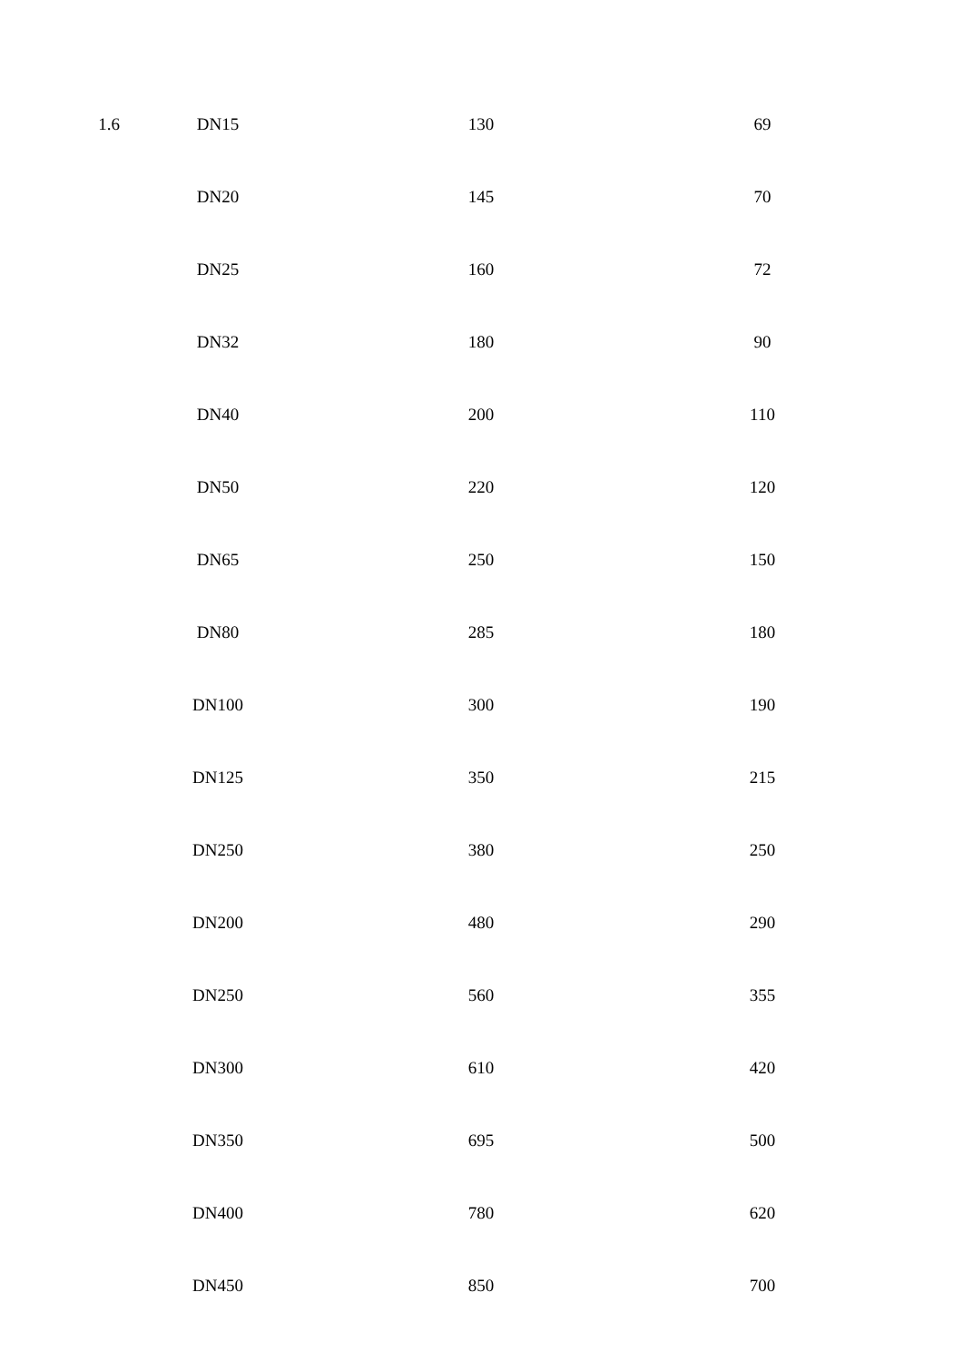| 1.6 | DN15 | 130 | 69 |
| | DN20 | 145 | 70 |
| | DN25 | 160 | 72 |
| | DN32 | 180 | 90 |
| | DN40 | 200 | 110 |
| | DN50 | 220 | 120 |
| | DN65 | 250 | 150 |
| | DN80 | 285 | 180 |
| | DN100 | 300 | 190 |
| | DN125 | 350 | 215 |
| | DN250 | 380 | 250 |
| | DN200 | 480 | 290 |
| | DN250 | 560 | 355 |
| | DN300 | 610 | 420 |
| | DN350 | 695 | 500 |
| | DN400 | 780 | 620 |
| | DN450 | 850 | 700 |